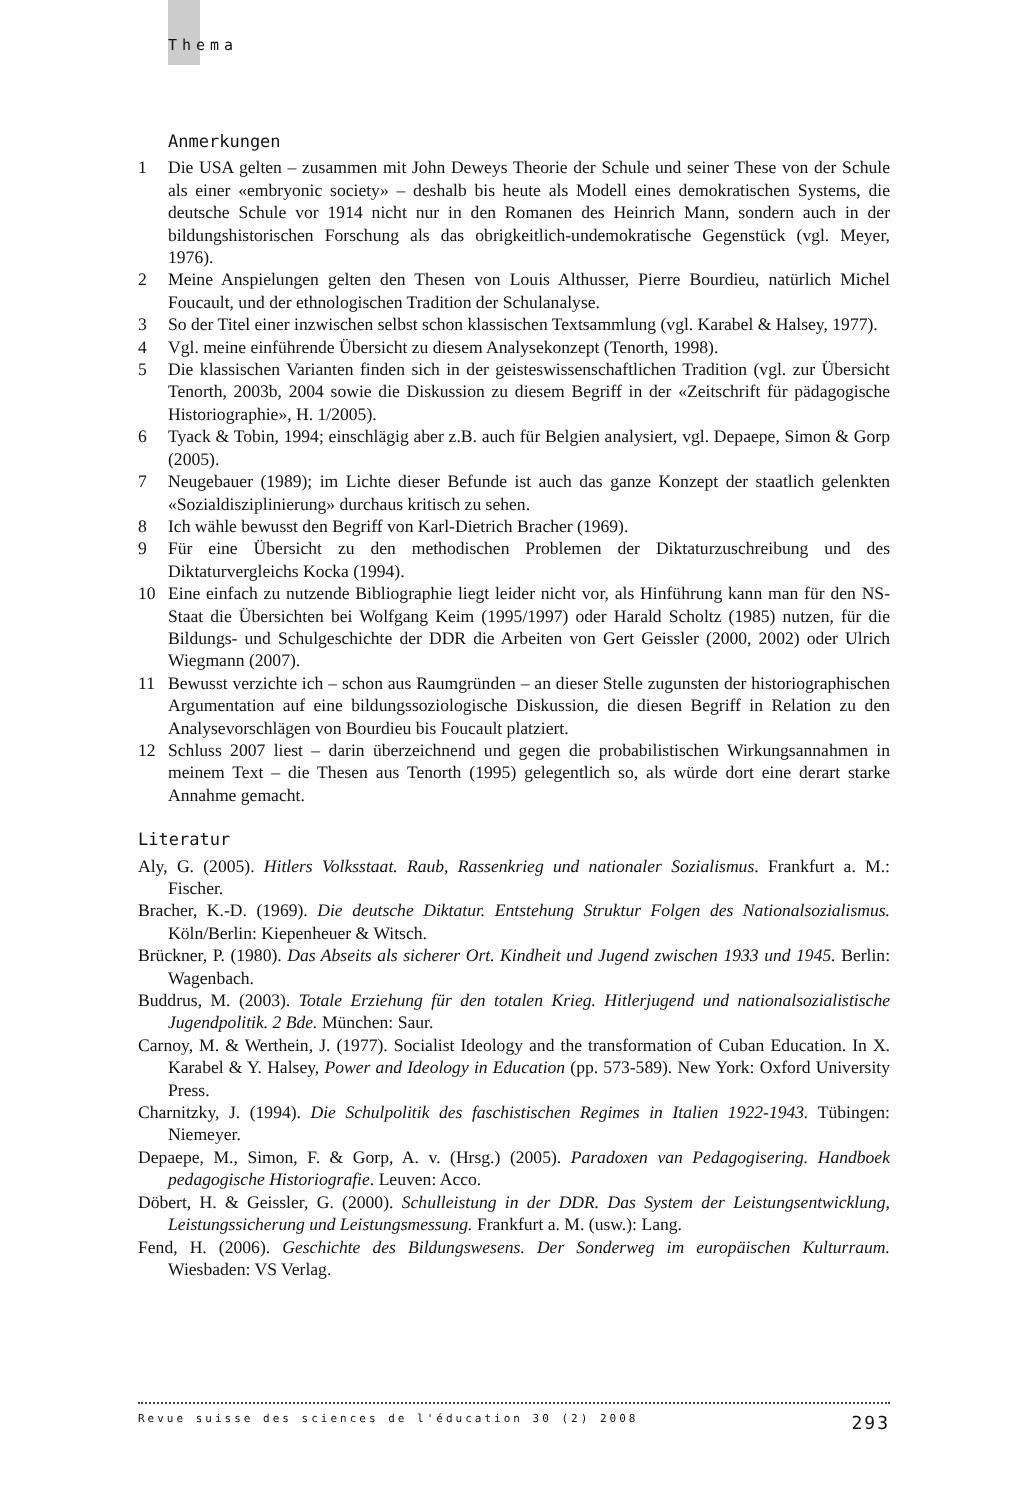Thema
Anmerkungen
1 Die USA gelten – zusammen mit John Deweys Theorie der Schule und seiner These von der Schule als einer «embryonic society» – deshalb bis heute als Modell eines demokratischen Systems, die deutsche Schule vor 1914 nicht nur in den Romanen des Heinrich Mann, sondern auch in der bildungshistorischen Forschung als das obrigkeitlich-undemokratische Gegenstück (vgl. Meyer, 1976).
2 Meine Anspielungen gelten den Thesen von Louis Althusser, Pierre Bourdieu, natürlich Michel Foucault, und der ethnologischen Tradition der Schulanalyse.
3 So der Titel einer inzwischen selbst schon klassischen Textsammlung (vgl. Karabel & Halsey, 1977).
4 Vgl. meine einführende Übersicht zu diesem Analysekonzept (Tenorth, 1998).
5 Die klassischen Varianten finden sich in der geisteswissenschaftlichen Tradition (vgl. zur Übersicht Tenorth, 2003b, 2004 sowie die Diskussion zu diesem Begriff in der «Zeitschrift für pädagogische Historiographie», H. 1/2005).
6 Tyack & Tobin, 1994; einschlägig aber z.B. auch für Belgien analysiert, vgl. Depaepe, Simon & Gorp (2005).
7 Neugebauer (1989); im Lichte dieser Befunde ist auch das ganze Konzept der staatlich gelenkten «Sozialdisziplinierung» durchaus kritisch zu sehen.
8 Ich wähle bewusst den Begriff von Karl-Dietrich Bracher (1969).
9 Für eine Übersicht zu den methodischen Problemen der Diktaturzuschreibung und des Diktaturvergleichs Kocka (1994).
10 Eine einfach zu nutzende Bibliographie liegt leider nicht vor, als Hinführung kann man für den NS-Staat die Übersichten bei Wolfgang Keim (1995/1997) oder Harald Scholtz (1985) nutzen, für die Bildungs- und Schulgeschichte der DDR die Arbeiten von Gert Geissler (2000, 2002) oder Ulrich Wiegmann (2007).
11 Bewusst verzichte ich – schon aus Raumgründen – an dieser Stelle zugunsten der historiographischen Argumentation auf eine bildungssoziologische Diskussion, die diesen Begriff in Relation zu den Analysevorschlägen von Bourdieu bis Foucault platziert.
12 Schluss 2007 liest – darin überzeichnend und gegen die probabilistischen Wirkungsannahmen in meinem Text – die Thesen aus Tenorth (1995) gelegentlich so, als würde dort eine derart starke Annahme gemacht.
Literatur
Aly, G. (2005). Hitlers Volksstaat. Raub, Rassenkrieg und nationaler Sozialismus. Frankfurt a. M.: Fischer.
Bracher, K.-D. (1969). Die deutsche Diktatur. Entstehung Struktur Folgen des Nationalsozialismus. Köln/Berlin: Kiepenheuer & Witsch.
Brückner, P. (1980). Das Abseits als sicherer Ort. Kindheit und Jugend zwischen 1933 und 1945. Berlin: Wagenbach.
Buddrus, M. (2003). Totale Erziehung für den totalen Krieg. Hitlerjugend und nationalsozialistische Jugendpolitik. 2 Bde. München: Saur.
Carnoy, M. & Werthein, J. (1977). Socialist Ideology and the transformation of Cuban Education. In X. Karabel & Y. Halsey, Power and Ideology in Education (pp. 573-589). New York: Oxford University Press.
Charnitzky, J. (1994). Die Schulpolitik des faschistischen Regimes in Italien 1922-1943. Tübingen: Niemeyer.
Depaepe, M., Simon, F. & Gorp, A. v. (Hrsg.) (2005). Paradoxen van Pedagogisering. Handboek pedagogische Historiografie. Leuven: Acco.
Döbert, H. & Geissler, G. (2000). Schulleistung in der DDR. Das System der Leistungsentwicklung, Leistungssicherung und Leistungsmessung. Frankfurt a. M. (usw.): Lang.
Fend, H. (2006). Geschichte des Bildungswesens. Der Sonderweg im europäischen Kulturraum. Wiesbaden: VS Verlag.
Revue suisse des sciences de l'éducation 30 (2) 2008 293